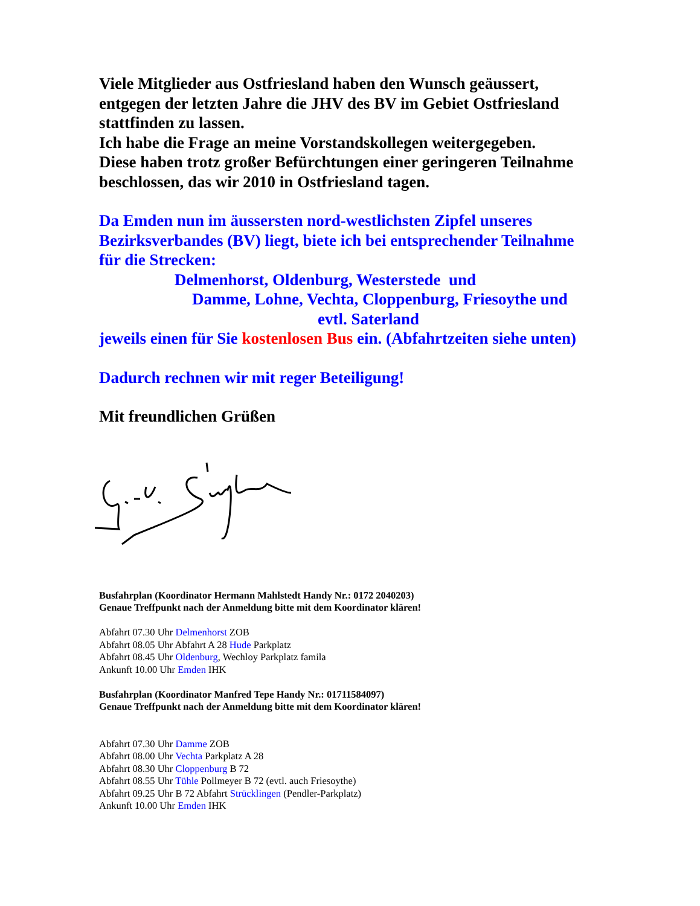Viele Mitglieder aus Ostfriesland haben den Wunsch geäussert,
entgegen der letzten Jahre die JHV des BV im Gebiet Ostfriesland
stattfinden zu lassen.
Ich habe die Frage an meine Vorstandskollegen weitergegeben.
Diese haben trotz großer Befürchtungen einer geringeren Teilnahme
beschlossen, das wir 2010 in Ostfriesland tagen.
Da Emden nun im äussersten nord-westlichsten Zipfel unseres
Bezirksverbandes (BV) liegt, biete ich bei entsprechender Teilnahme
für die Strecken:
Delmenhorst, Oldenburg, Westerstede und
Damme, Lohne, Vechta, Cloppenburg, Friesoythe und
evtl. Saterland
jeweils einen für Sie kostenlosen Bus ein. (Abfahrtzeiten siehe unten)
Dadurch rechnen wir mit reger Beteiligung!
Mit freundlichen Grüßen
Busfahrplan (Koordinator Hermann Mahlstedt Handy Nr.: 0172 2040203)
Genaue Treffpunkt nach der Anmeldung bitte mit dem Koordinator klären!
Abfahrt 07.30 Uhr Delmenhorst ZOB
Abfahrt 08.05 Uhr Abfahrt A 28 Hude Parkplatz
Abfahrt 08.45 Uhr Oldenburg, Wechloy Parkplatz famila
Ankunft 10.00 Uhr Emden IHK
Busfahrplan (Koordinator Manfred Tepe Handy Nr.: 01711584097)
Genaue Treffpunkt nach der Anmeldung bitte mit dem Koordinator klären!
Abfahrt 07.30 Uhr Damme ZOB
Abfahrt 08.00 Uhr Vechta Parkplatz A 28
Abfahrt 08.30 Uhr Cloppenburg B 72
Abfahrt 08.55 Uhr Tühle Pollmeyer B 72 (evtl. auch Friesoythe)
Abfahrt 09.25 Uhr B 72 Abfahrt Strücklingen (Pendler-Parkplatz)
Ankunft 10.00 Uhr Emden IHK